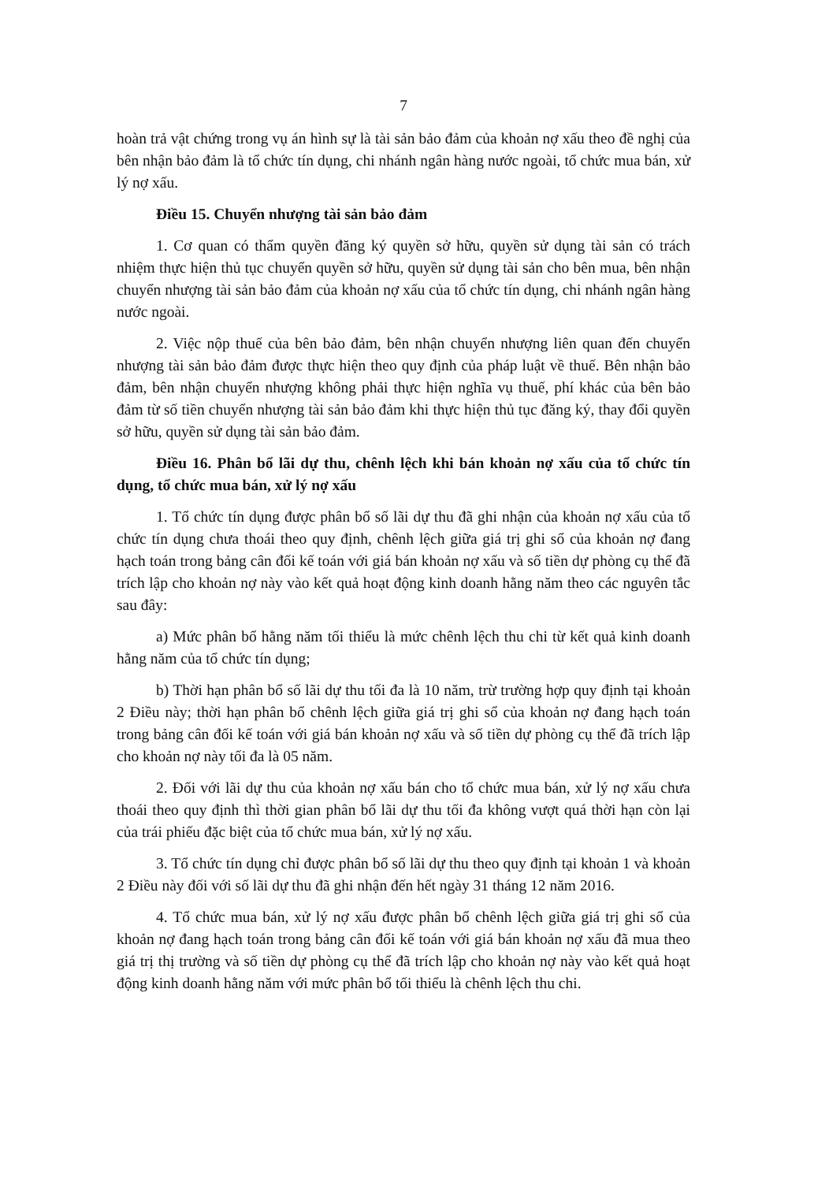7
hoàn trả vật chứng trong vụ án hình sự là tài sản bảo đảm của khoản nợ xấu theo đề nghị của bên nhận bảo đảm là tổ chức tín dụng, chi nhánh ngân hàng nước ngoài, tổ chức mua bán, xử lý nợ xấu.
Điều 15. Chuyển nhượng tài sản bảo đảm
1. Cơ quan có thẩm quyền đăng ký quyền sở hữu, quyền sử dụng tài sản có trách nhiệm thực hiện thủ tục chuyển quyền sở hữu, quyền sử dụng tài sản cho bên mua, bên nhận chuyển nhượng tài sản bảo đảm của khoản nợ xấu của tổ chức tín dụng, chi nhánh ngân hàng nước ngoài.
2. Việc nộp thuế của bên bảo đảm, bên nhận chuyển nhượng liên quan đến chuyển nhượng tài sản bảo đảm được thực hiện theo quy định của pháp luật về thuế. Bên nhận bảo đảm, bên nhận chuyển nhượng không phải thực hiện nghĩa vụ thuế, phí khác của bên bảo đảm từ số tiền chuyển nhượng tài sản bảo đảm khi thực hiện thủ tục đăng ký, thay đổi quyền sở hữu, quyền sử dụng tài sản bảo đảm.
Điều 16. Phân bổ lãi dự thu, chênh lệch khi bán khoản nợ xấu của tổ chức tín dụng, tổ chức mua bán, xử lý nợ xấu
1. Tổ chức tín dụng được phân bổ số lãi dự thu đã ghi nhận của khoản nợ xấu của tổ chức tín dụng chưa thoái theo quy định, chênh lệch giữa giá trị ghi sổ của khoản nợ đang hạch toán trong bảng cân đối kế toán với giá bán khoản nợ xấu và số tiền dự phòng cụ thể đã trích lập cho khoản nợ này vào kết quả hoạt động kinh doanh hằng năm theo các nguyên tắc sau đây:
a) Mức phân bổ hằng năm tối thiểu là mức chênh lệch thu chi từ kết quả kinh doanh hằng năm của tổ chức tín dụng;
b) Thời hạn phân bổ số lãi dự thu tối đa là 10 năm, trừ trường hợp quy định tại khoản 2 Điều này; thời hạn phân bổ chênh lệch giữa giá trị ghi sổ của khoản nợ đang hạch toán trong bảng cân đối kế toán với giá bán khoản nợ xấu và số tiền dự phòng cụ thể đã trích lập cho khoản nợ này tối đa là 05 năm.
2. Đối với lãi dự thu của khoản nợ xấu bán cho tổ chức mua bán, xử lý nợ xấu chưa thoái theo quy định thì thời gian phân bổ lãi dự thu tối đa không vượt quá thời hạn còn lại của trái phiếu đặc biệt của tổ chức mua bán, xử lý nợ xấu.
3. Tổ chức tín dụng chỉ được phân bổ số lãi dự thu theo quy định tại khoản 1 và khoản 2 Điều này đối với số lãi dự thu đã ghi nhận đến hết ngày 31 tháng 12 năm 2016.
4. Tổ chức mua bán, xử lý nợ xấu được phân bổ chênh lệch giữa giá trị ghi sổ của khoản nợ đang hạch toán trong bảng cân đối kế toán với giá bán khoản nợ xấu đã mua theo giá trị thị trường và số tiền dự phòng cụ thể đã trích lập cho khoản nợ này vào kết quả hoạt động kinh doanh hằng năm với mức phân bổ tối thiểu là chênh lệch thu chi.